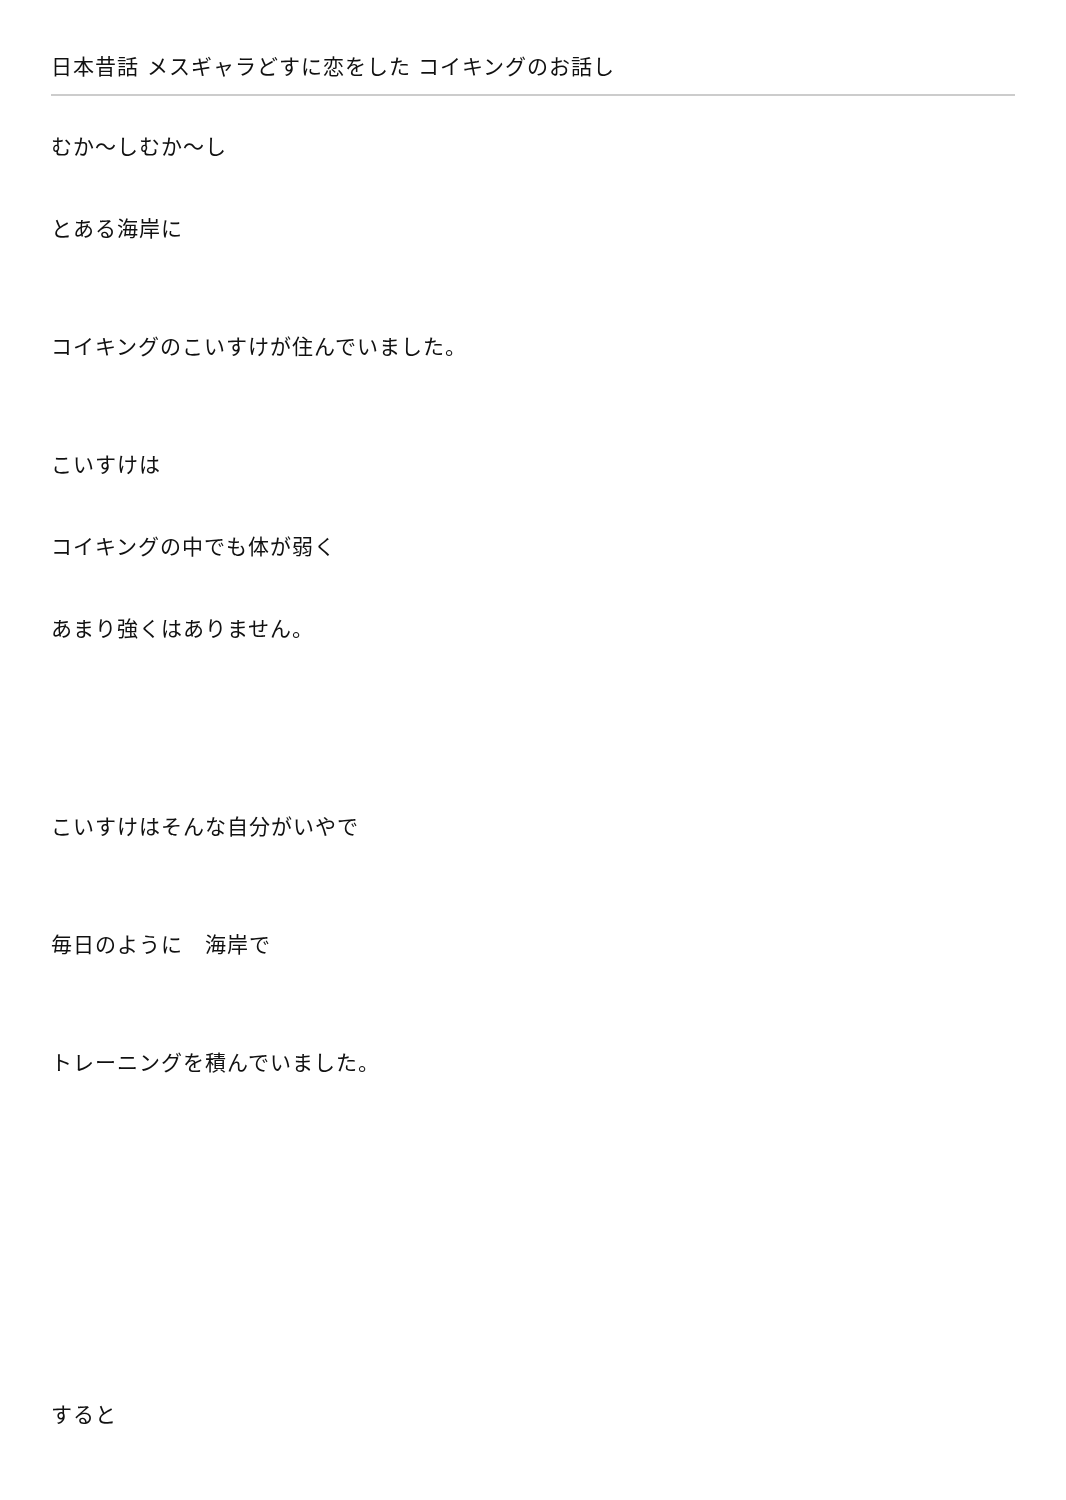日本昔話 メスギャラどすに恋をした コイキングのお話し
むか〜しむか〜し
とある海岸に
コイキングのこいすけが住んでいました。
こいすけは
コイキングの中でも体が弱く
あまり強くはありません。
こいすけはそんな自分がいやで
毎日のように　海岸で
トレーニングを積んでいました。
すると